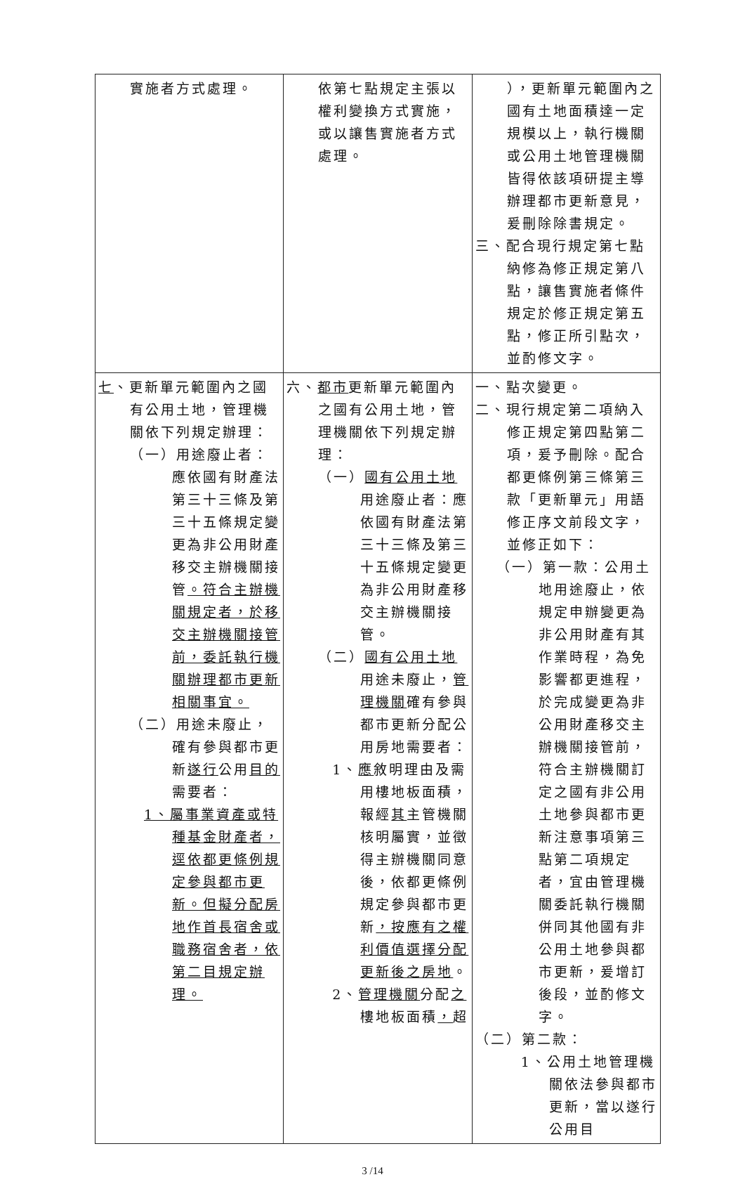| 實施者方式處理。 | 依第七點規定主張以權利變換方式實施，或以讓售實施者方式處理。 | ），更新單元範圍內之國有土地面積達一定規模以上，執行機關或公用土地管理機關皆得依該項研提主導辦理都市更新意見，爰刪除除書規定。 三、配合現行規定第七點納修為修正規定第八點，讓售實施者條件規定於修正規定第五點，修正所引點次，並酌修文字。 |
| 七 、更新單元範圍內之國有公用土地，管理機關依下列規定辦理： （一）用途廢止者：應依國有財產法第三十三條及第三十五條規定變更為非公用財產移交主辦機關接管 。符合主辦機關規定者，於移交主辦機關接管前，委託執行機關辦理都市更新相關事宜。 （二）用途未廢止，確有參與都市更新 遂行 公用 目的 需要者： 1、屬事業資產或特種基金財產者，逕依都更條例規定參與都市更新。但擬分配房地作首長宿舍或職務宿舍者，依第二目規定辦理。 | 六、 都市 更新單元範圍內之國有公用土地，管理機關依下列規定辦理： （一） 國有公用土地 用途廢止者：應依國有財產法第三十三條及第三十五條規定變更為非公用財產移交主辦機關接管。 （二） 國有公用土地 用途未廢止， 管理機關 確有參與都市更新分配公用房地需要者： 1、 應 敘明理由及需用樓地板面積，報經 其 主管機關核明屬實，並徵得主辦機關同意後，依都更條例規定參與都市更新 ，按應有之權利價值選擇分配更新後之房地 。 2、 管理機關 分配 之 樓地板面積 ， 超 | 一、點次變更。 二、現行規定第二項納入修正規定第四點第二項，爰予刪除。配合都更條例第三條第三款「更新單元」用語修正序文前段文字，並修正如下： （一）第一款：公用土地用途廢止，依規定申辦變更為非公用財產有其作業時程，為免影響都更進程，於完成變更為非公用財產移交主辦機關接管前，符合主辦機關訂定之國有非公用土地參與都市更新注意事項第三點第二項規定者，宜由管理機關委託執行機關併同其他國有非公用土地參與都市更新，爰增訂後段，並酌修文字。 （二）第二款： 1、公用土地管理機關依法參與都市更新，當以遂行公用目 |
3 /14